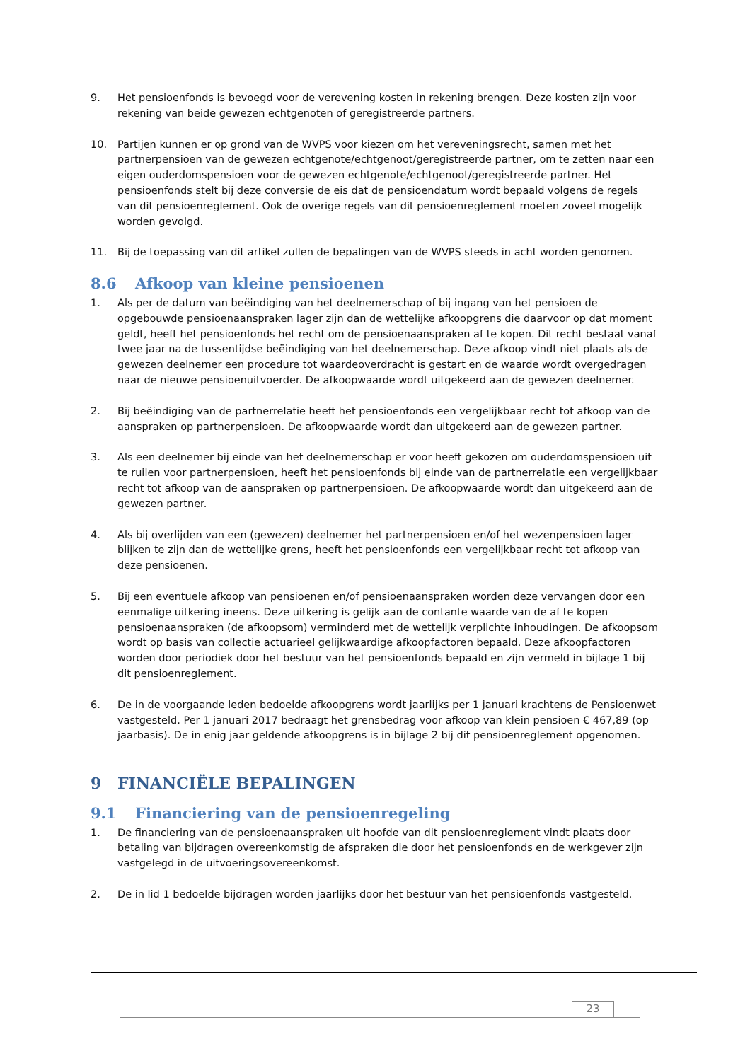9. Het pensioenfonds is bevoegd voor de verevening kosten in rekening brengen. Deze kosten zijn voor rekening van beide gewezen echtgenoten of geregistreerde partners.
10. Partijen kunnen er op grond van de WVPS voor kiezen om het vereveningsrecht, samen met het partnerpensioen van de gewezen echtgenote/echtgenoot/geregistreerde partner, om te zetten naar een eigen ouderdomspensioen voor de gewezen echtgenote/echtgenoot/geregistreerde partner. Het pensioenfonds stelt bij deze conversie de eis dat de pensioendatum wordt bepaald volgens de regels van dit pensioenreglement. Ook de overige regels van dit pensioenreglement moeten zoveel mogelijk worden gevolgd.
11. Bij de toepassing van dit artikel zullen de bepalingen van de WVPS steeds in acht worden genomen.
8.6 Afkoop van kleine pensioenen
1. Als per de datum van beëindiging van het deelnemerschap of bij ingang van het pensioen de opgebouwde pensioenaanspraken lager zijn dan de wettelijke afkoopgrens die daarvoor op dat moment geldt, heeft het pensioenfonds het recht om de pensioenaanspraken af te kopen. Dit recht bestaat vanaf twee jaar na de tussentijdse beëindiging van het deelnemerschap. Deze afkoop vindt niet plaats als de gewezen deelnemer een procedure tot waardeoverdracht is gestart en de waarde wordt overgedragen naar de nieuwe pensioenuitvoerder. De afkoopwaarde wordt uitgekeerd aan de gewezen deelnemer.
2. Bij beëindiging van de partnerrelatie heeft het pensioenfonds een vergelijkbaar recht tot afkoop van de aanspraken op partnerpensioen. De afkoopwaarde wordt dan uitgekeerd aan de gewezen partner.
3. Als een deelnemer bij einde van het deelnemerschap er voor heeft gekozen om ouderdomspensioen uit te ruilen voor partnerpensioen, heeft het pensioenfonds bij einde van de partnerrelatie een vergelijkbaar recht tot afkoop van de aanspraken op partnerpensioen. De afkoopwaarde wordt dan uitgekeerd aan de gewezen partner.
4. Als bij overlijden van een (gewezen) deelnemer het partnerpensioen en/of het wezenpensioen lager blijken te zijn dan de wettelijke grens, heeft het pensioenfonds een vergelijkbaar recht tot afkoop van deze pensioenen.
5. Bij een eventuele afkoop van pensioenen en/of pensioenaanspraken worden deze vervangen door een eenmalige uitkering ineens. Deze uitkering is gelijk aan de contante waarde van de af te kopen pensioenaanspraken (de afkoopsom) verminderd met de wettelijk verplichte inhoudingen. De afkoopsom wordt op basis van collectie actuarieel gelijkwaardige afkoopfactoren bepaald. Deze afkoopfactoren worden door periodiek door het bestuur van het pensioenfonds bepaald en zijn vermeld in bijlage 1 bij dit pensioenreglement.
6. De in de voorgaande leden bedoelde afkoopgrens wordt jaarlijks per 1 januari krachtens de Pensioenwet vastgesteld. Per 1 januari 2017 bedraagt het grensbedrag voor afkoop van klein pensioen € 467,89 (op jaarbasis). De in enig jaar geldende afkoopgrens is in bijlage 2 bij dit pensioenreglement opgenomen.
9 FINANCIËLE BEPALINGEN
9.1 Financiering van de pensioenregeling
1. De financiering van de pensioenaanspraken uit hoofde van dit pensioenreglement vindt plaats door betaling van bijdragen overeenkomstig de afspraken die door het pensioenfonds en de werkgever zijn vastgelegd in de uitvoeringsovereenkomst.
2. De in lid 1 bedoelde bijdragen worden jaarlijks door het bestuur van het pensioenfonds vastgesteld.
23